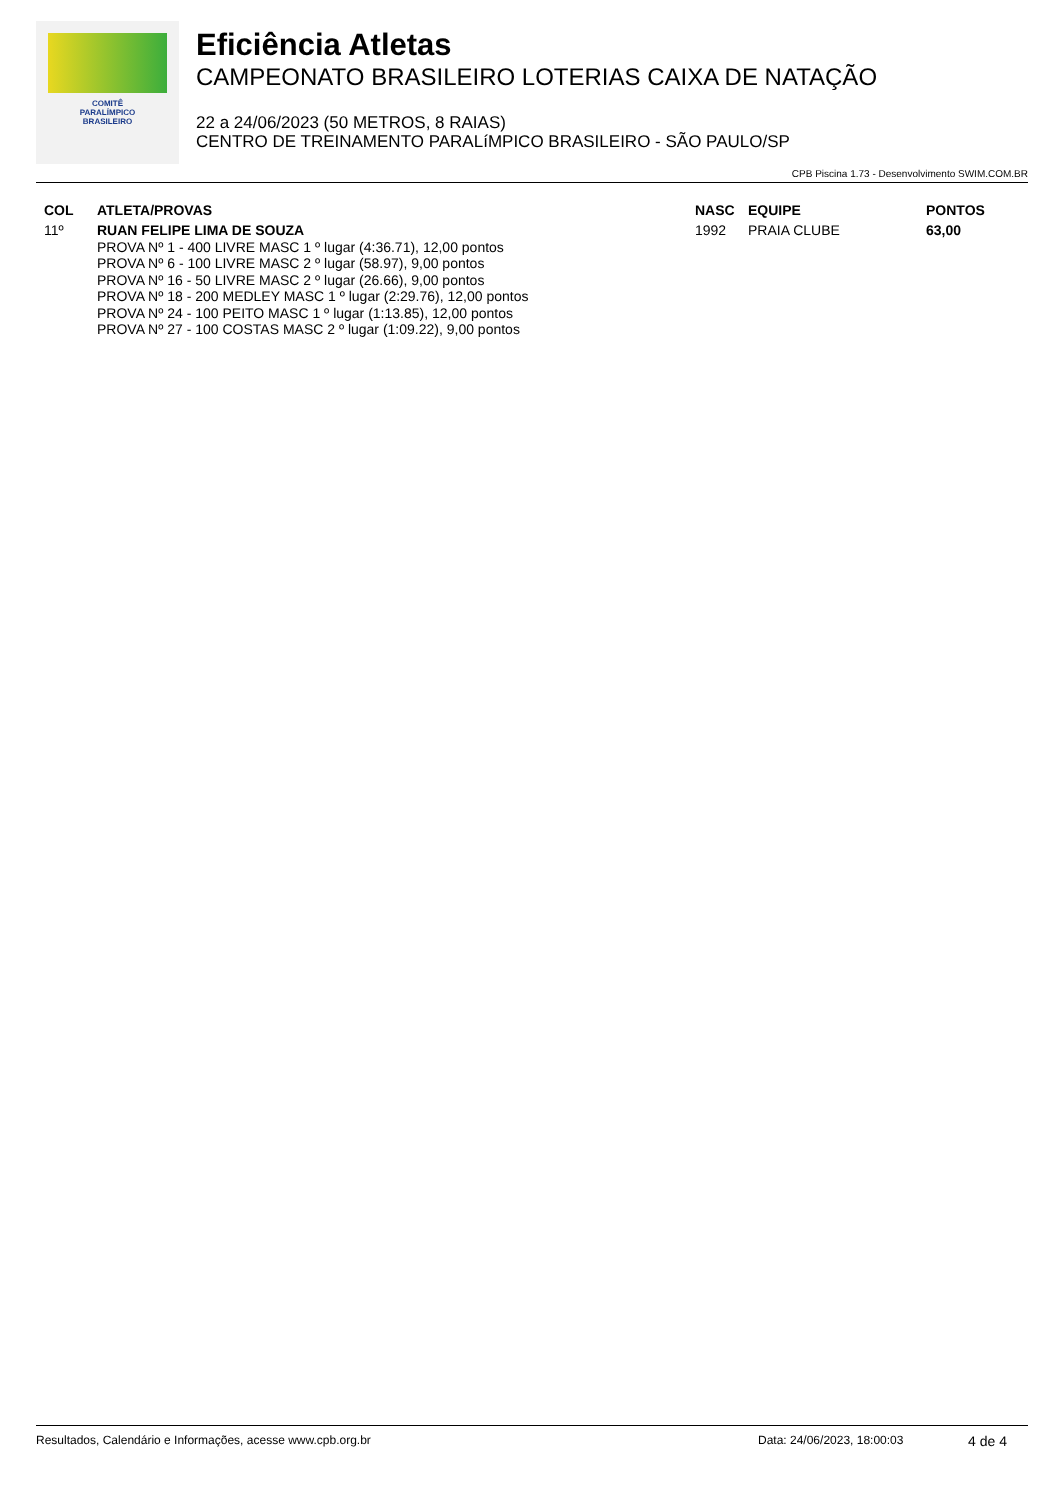COMITÊ
PARALÍMPICO
BRASILEIRO
Eficiência Atletas
CAMPEONATO BRASILEIRO LOTERIAS CAIXA DE NATAÇÃO
22 a 24/06/2023 (50 METROS, 8 RAIAS)
CENTRO DE TREINAMENTO PARALíMPICO BRASILEIRO - SÃO PAULO/SP
CPB Piscina 1.73 - Desenvolvimento SWIM.COM.BR
| COL | ATLETA/PROVAS | NASC | EQUIPE | PONTOS |
| --- | --- | --- | --- | --- |
| 11º | RUAN FELIPE LIMA DE SOUZA PROVA Nº 1 - 400 LIVRE MASC 1 º lugar (4:36.71), 12,00 pontos PROVA Nº 6 - 100 LIVRE MASC 2 º lugar (58.97), 9,00 pontos PROVA Nº 16 - 50 LIVRE MASC 2 º lugar (26.66), 9,00 pontos PROVA Nº 18 - 200 MEDLEY MASC 1 º lugar (2:29.76), 12,00 pontos PROVA Nº 24 - 100 PEITO MASC 1 º lugar (1:13.85), 12,00 pontos PROVA Nº 27 - 100 COSTAS MASC 2 º lugar (1:09.22), 9,00 pontos | 1992 | PRAIA CLUBE | 63,00 |
Resultados, Calendário e Informações, acesse www.cpb.org.br Data: 24/06/2023, 18:00:03 4 de 4